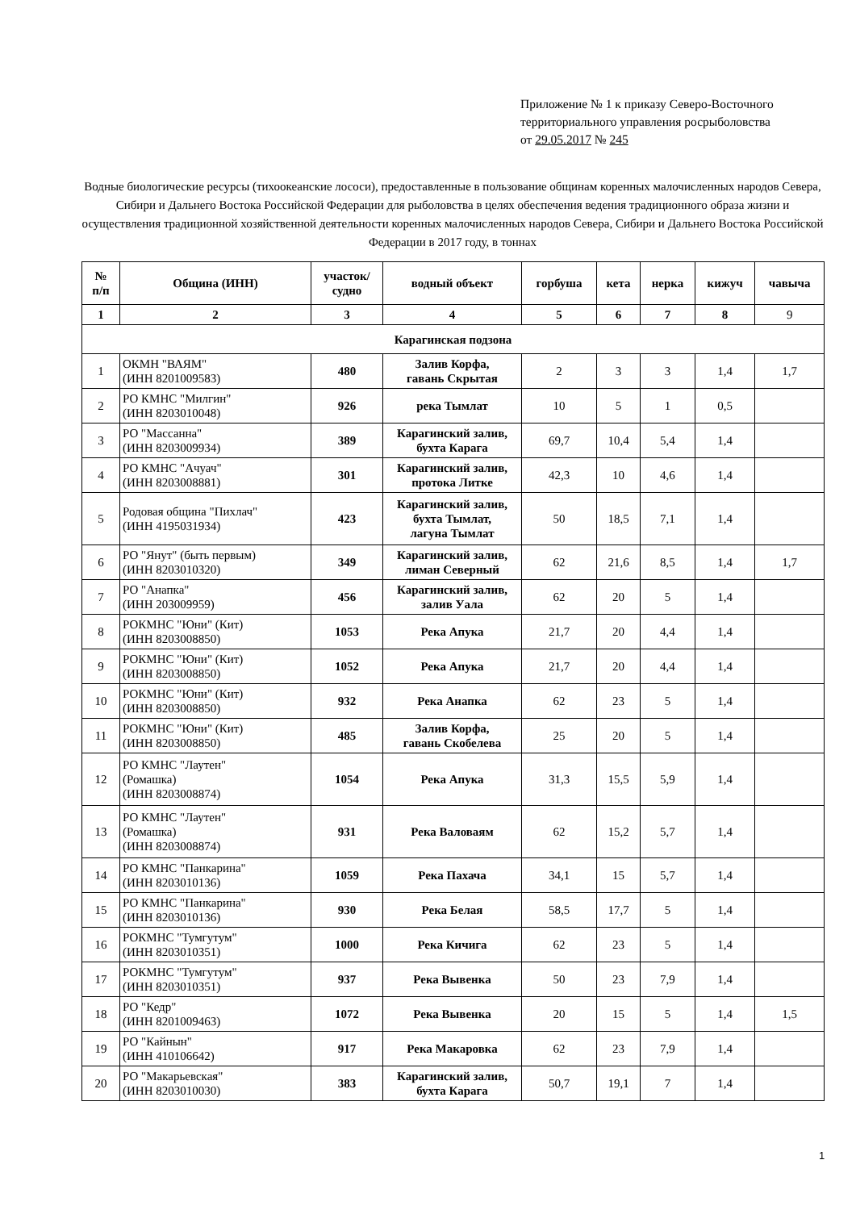Приложение № 1 к приказу Северо-Восточного
территориального управления росрыболовства
от 29.05.2017 № 245
Водные биологические ресурсы (тихоокеанские лососи), предоставленные в пользование общинам коренных малочисленных народов Севера, Сибири и Дальнего Востока Российской Федерации для рыболовства в целях обеспечения ведения традиционного образа жизни и осуществления традиционной хозяйственной деятельности коренных малочисленных народов Севера, Сибири и Дальнего Востока Российской Федерации в 2017 году, в тоннах
| № п/п | Община (ИНН) | участок/ судно | водный объект | горбуша | кета | нерка | кижуч | чавыча |
| --- | --- | --- | --- | --- | --- | --- | --- | --- |
| 1 | 2 | 3 | 4 | 5 | 6 | 7 | 8 | 9 |
| Карагинская подзона | | | | | | | | |
| 1 | ОКМН "ВАЯМ" (ИНН 8201009583) | 480 | Залив Корфа, гавань Скрытая | 2 | 3 | 3 | 1,4 | 1,7 |
| 2 | РО КМНС "Милгин" (ИНН 8203010048) | 926 | река Тымлат | 10 | 5 | 1 | 0,5 | |
| 3 | РО "Массанна" (ИНН 8203009934) | 389 | Карагинский залив, бухта Карага | 69,7 | 10,4 | 5,4 | 1,4 | |
| 4 | РО КМНС "Ачуач" (ИНН 8203008881) | 301 | Карагинский залив, протока Литке | 42,3 | 10 | 4,6 | 1,4 | |
| 5 | Родовая община "Пихлач" (ИНН 4195031934) | 423 | Карагинский залив, бухта Тымлат, лагуна Тымлат | 50 | 18,5 | 7,1 | 1,4 | |
| 6 | РО "Янут" (быть первым) (ИНН 8203010320) | 349 | Карагинский залив, лиман Северный | 62 | 21,6 | 8,5 | 1,4 | 1,7 |
| 7 | РО "Анапка" (ИНН 203009959) | 456 | Карагинский залив, залив Уала | 62 | 20 | 5 | 1,4 | |
| 8 | РОКМНС "Юни" (Кит) (ИНН 8203008850) | 1053 | Река Апука | 21,7 | 20 | 4,4 | 1,4 | |
| 9 | РОКМНС "Юни" (Кит) (ИНН 8203008850) | 1052 | Река Апука | 21,7 | 20 | 4,4 | 1,4 | |
| 10 | РОКМНС "Юни" (Кит) (ИНН 8203008850) | 932 | Река Анапка | 62 | 23 | 5 | 1,4 | |
| 11 | РОКМНС "Юни" (Кит) (ИНН 8203008850) | 485 | Залив Корфа, гавань Скобелева | 25 | 20 | 5 | 1,4 | |
| 12 | РО КМНС "Лаутен" (Ромашка) (ИНН 8203008874) | 1054 | Река Апука | 31,3 | 15,5 | 5,9 | 1,4 | |
| 13 | РО КМНС "Лаутен" (Ромашка) (ИНН 8203008874) | 931 | Река Валоваям | 62 | 15,2 | 5,7 | 1,4 | |
| 14 | РО КМНС "Панкарина" (ИНН 8203010136) | 1059 | Река Пахача | 34,1 | 15 | 5,7 | 1,4 | |
| 15 | РО КМНС "Панкарина" (ИНН 8203010136) | 930 | Река Белая | 58,5 | 17,7 | 5 | 1,4 | |
| 16 | РОКМНС "Тумгутум" (ИНН 8203010351) | 1000 | Река Кичига | 62 | 23 | 5 | 1,4 | |
| 17 | РОКМНС "Тумгутум" (ИНН 8203010351) | 937 | Река Вывенка | 50 | 23 | 7,9 | 1,4 | |
| 18 | РО "Кедр" (ИНН 8201009463) | 1072 | Река Вывенка | 20 | 15 | 5 | 1,4 | 1,5 |
| 19 | РО "Кайнын" (ИНН 410106642) | 917 | Река Макаровка | 62 | 23 | 7,9 | 1,4 | |
| 20 | РО "Макарьевская" (ИНН 8203010030) | 383 | Карагинский залив, бухта Карага | 50,7 | 19,1 | 7 | 1,4 | |
1